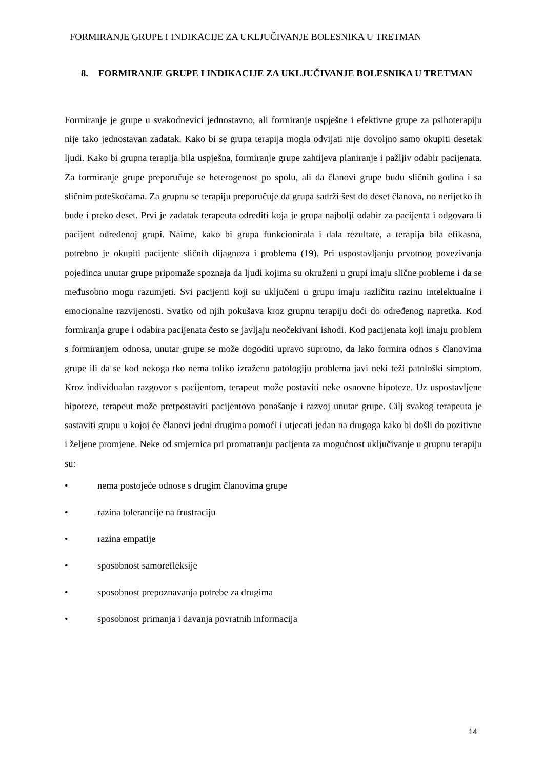FORMIRANJE GRUPE I INDIKACIJE ZA UKLJUČIVANJE BOLESNIKA U TRETMAN
8. FORMIRANJE GRUPE I INDIKACIJE ZA UKLJUČIVANJE BOLESNIKA U TRETMAN
Formiranje je grupe u svakodnevici jednostavno, ali formiranje uspješne i efektivne grupe za psihoterapiju nije tako jednostavan zadatak. Kako bi se grupa terapija mogla odvijati nije dovoljno samo okupiti desetak ljudi. Kako bi grupna terapija bila uspješna, formiranje grupe zahtijeva planiranje i pažljiv odabir pacijenata. Za formiranje grupe preporučuje se heterogenost po spolu, ali da članovi grupe budu sličnih godina i sa sličnim poteškoćama. Za grupnu se terapiju preporučuje da grupa sadrži šest do deset članova, no nerijetko ih bude i preko deset. Prvi je zadatak terapeuta odrediti koja je grupa najbolji odabir za pacijenta i odgovara li pacijent određenoj grupi. Naime, kako bi grupa funkcionirala i dala rezultate, a terapija bila efikasna, potrebno je okupiti pacijente sličnih dijagnoza i problema (19). Pri uspostavljanju prvotnog povezivanja pojedinca unutar grupe pripomaže spoznaja da ljudi kojima su okruženi u grupi imaju slične probleme i da se međusobno mogu razumjeti. Svi pacijenti koji su uključeni u grupu imaju različitu razinu intelektualne i emocionalne razvijenosti. Svatko od njih pokušava kroz grupnu terapiju doći do određenog napretka. Kod formiranja grupe i odabira pacijenata često se javljaju neočekivani ishodi. Kod pacijenata koji imaju problem s formiranjem odnosa, unutar grupe se može dogoditi upravo suprotno, da lako formira odnos s članovima grupe ili da se kod nekoga tko nema toliko izraženu patologiju problema javi neki teži patološki simptom. Kroz individualan razgovor s pacijentom, terapeut može postaviti neke osnovne hipoteze. Uz uspostavljene hipoteze, terapeut može pretpostaviti pacijentovo ponašanje i razvoj unutar grupe. Cilj svakog terapeuta je sastaviti grupu u kojoj će članovi jedni drugima pomoći i utjecati jedan na drugoga kako bi došli do pozitivne i željene promjene. Neke od smjernica pri promatranju pacijenta za mogućnost uključivanje u grupnu terapiju su:
• nema postojeće odnose s drugim članovima grupe
• razina tolerancije na frustraciju
• razina empatije
• sposobnost samorefleksije
• sposobnost prepoznavanja potrebe za drugima
• sposobnost primanja i davanja povratnih informacija
14